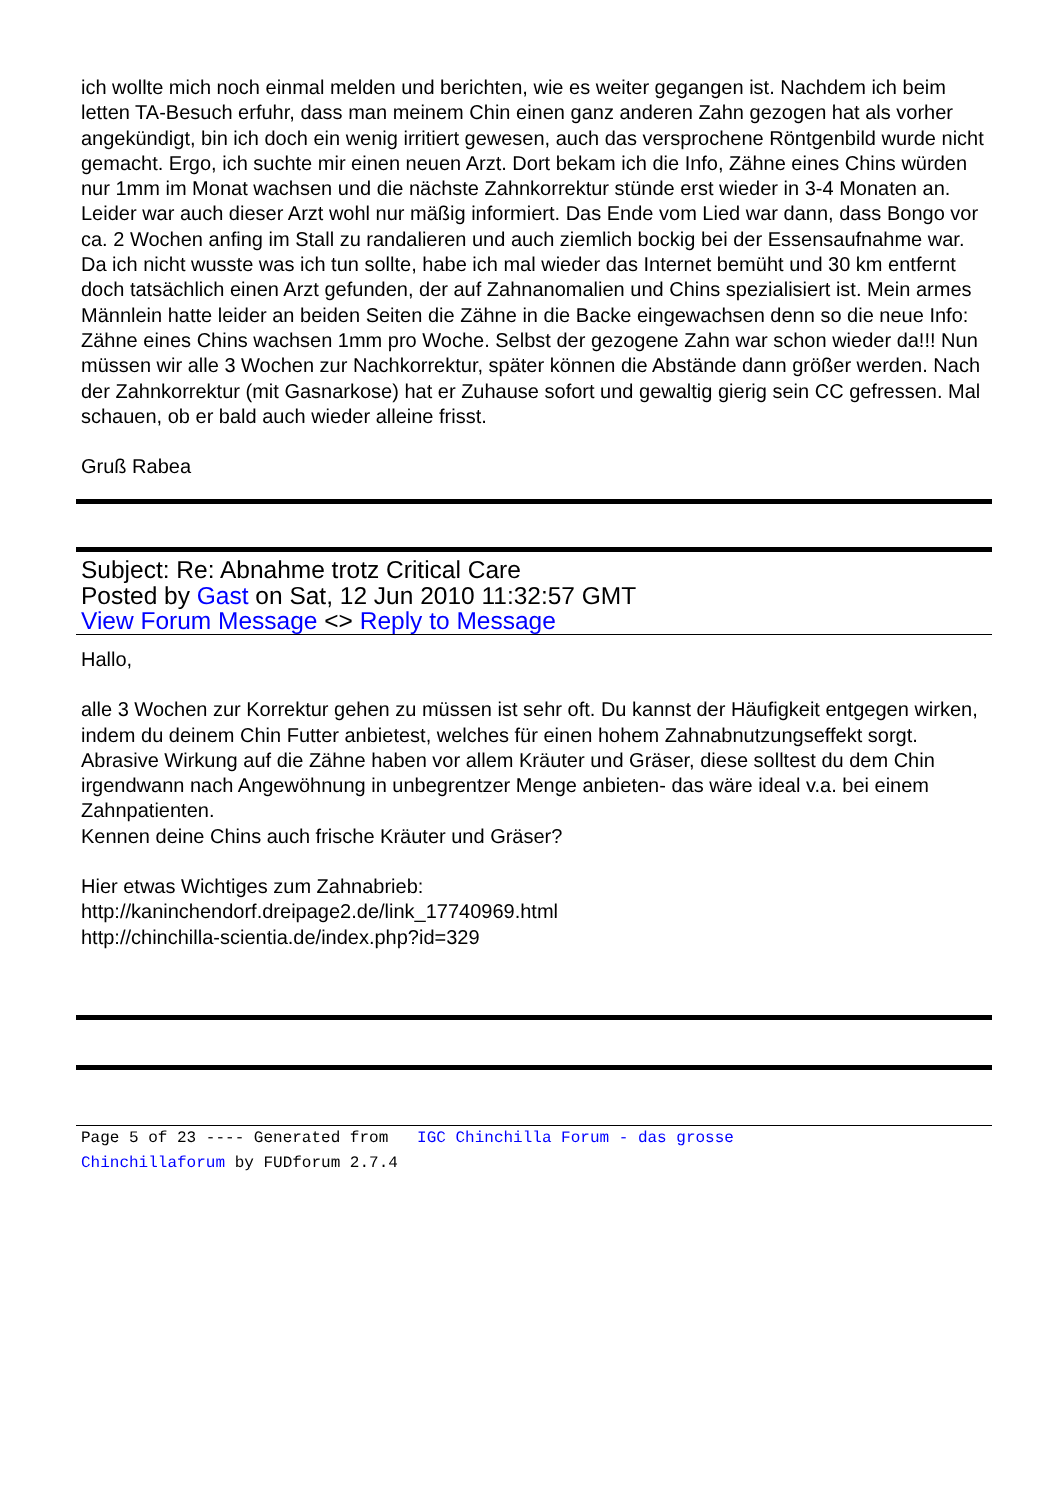ich wollte mich noch einmal melden und berichten, wie es weiter gegangen ist. Nachdem ich beim letten TA-Besuch erfuhr, dass man meinem Chin einen ganz anderen Zahn gezogen hat als vorher angekündigt, bin ich doch ein wenig irritiert gewesen, auch das versprochene Röntgenbild wurde nicht gemacht. Ergo, ich suchte mir einen neuen Arzt. Dort bekam ich die Info, Zähne eines Chins würden nur 1mm im Monat wachsen und die nächste Zahnkorrektur stünde erst wieder in 3-4 Monaten an. Leider war auch dieser Arzt wohl nur mäßig informiert. Das Ende vom Lied war dann, dass Bongo vor ca. 2 Wochen anfing im Stall zu randalieren und auch ziemlich bockig bei der Essensaufnahme war. Da ich nicht wusste was ich tun sollte, habe ich mal wieder das Internet bemüht und 30 km entfernt doch tatsächlich einen Arzt gefunden, der auf Zahnanomalien und Chins spezialisiert ist. Mein armes Männlein hatte leider an beiden Seiten die Zähne in die Backe eingewachsen denn so die neue Info: Zähne eines Chins wachsen 1mm pro Woche. Selbst der gezogene Zahn war schon wieder da!!! Nun müssen wir alle 3 Wochen zur Nachkorrektur, später können die Abstände dann größer werden. Nach der Zahnkorrektur (mit Gasnarkose) hat er Zuhause sofort und gewaltig gierig sein CC gefressen. Mal schauen, ob er bald auch wieder alleine frisst.
Gruß Rabea
Subject: Re: Abnahme trotz Critical Care
Posted by Gast on Sat, 12 Jun 2010 11:32:57 GMT
View Forum Message <> Reply to Message
Hallo,
alle 3 Wochen zur Korrektur gehen zu müssen ist sehr oft. Du kannst der Häufigkeit entgegen wirken, indem du deinem Chin Futter anbietest, welches für einen hohem Zahnabnutzungseffekt sorgt.
Abrasive Wirkung auf die Zähne haben vor allem Kräuter und Gräser, diese solltest du dem Chin irgendwann nach Angewöhnung in unbegrentzer Menge anbieten- das wäre ideal v.a. bei einem Zahnpatienten.
Kennen deine Chins auch frische Kräuter und Gräser?
Hier etwas Wichtiges zum Zahnabrieb:
http://kaninchendorf.dreipage2.de/link_17740969.html
http://chinchilla-scientia.de/index.php?id=329
Page 5 of 23 ---- Generated from IGC Chinchilla Forum - das grosse
Chinchillaforum by FUDforum 2.7.4